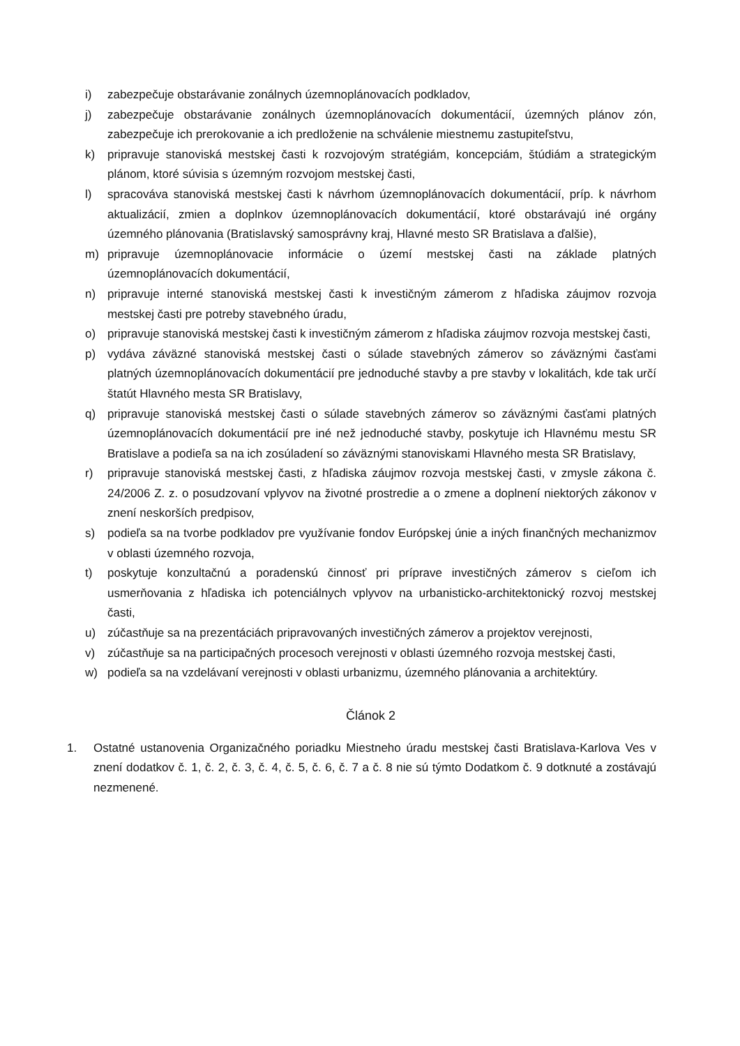i) zabezpečuje obstarávanie zonálnych územnoplánovacích podkladov,
j) zabezpečuje obstarávanie zonálnych územnoplánovacích dokumentácií, územných plánov zón, zabezpečuje ich prerokovanie a ich predloženie na schválenie miestnemu zastupiteľstvu,
k) pripravuje stanoviská mestskej časti k rozvojovým stratégiám, koncepciám, štúdiám a strategickým plánom, ktoré súvisia s územným rozvojom mestskej časti,
l) spracováva stanoviská mestskej časti k návrhom územnoplánovacích dokumentácií, príp. k návrhom aktualizácií, zmien a doplnkov územnoplánovacích dokumentácií, ktoré obstarávajú iné orgány územného plánovania (Bratislavský samosprávny kraj, Hlavné mesto SR Bratislava a ďalšie),
m) pripravuje územnoplánovacie informácie o území mestskej časti na základe platných územnoplánovacích dokumentácií,
n) pripravuje interné stanoviská mestskej časti k investičným zámerom z hľadiska záujmov rozvoja mestskej časti pre potreby stavebného úradu,
o) pripravuje stanoviská mestskej časti k investičným zámerom z hľadiska záujmov rozvoja mestskej časti,
p) vydáva záväzné stanoviská mestskej časti o súlade stavebných zámerov so záväznými časťami platných územnoplánovacích dokumentácií pre jednoduché stavby a pre stavby v lokalitách, kde tak určí štatút Hlavného mesta SR Bratislavy,
q) pripravuje stanoviská mestskej časti o súlade stavebných zámerov so záväznými časťami platných územnoplánovacích dokumentácií pre iné než jednoduché stavby, poskytuje ich Hlavnému mestu SR Bratislave a podieľa sa na ich zosúladení so záväznými stanoviskami Hlavného mesta SR Bratislavy,
r) pripravuje stanoviská mestskej časti, z hľadiska záujmov rozvoja mestskej časti, v zmysle zákona č. 24/2006 Z. z. o posudzovaní vplyvov na životné prostredie a o zmene a doplnení niektorých zákonov v znení neskorších predpisov,
s) podieľa sa na tvorbe podkladov pre využívanie fondov Európskej únie a iných finančných mechanizmov v oblasti územného rozvoja,
t) poskytuje konzultačnú a poradenskú činnosť pri príprave investičných zámerov s cieľom ich usmerňovania z hľadiska ich potenciálnych vplyvov na urbanisticko-architektonický rozvoj mestskej časti,
u) zúčastňuje sa na prezentáciách pripravovaných investičných zámerov a projektov verejnosti,
v) zúčastňuje sa na participačných procesoch verejnosti v oblasti územného rozvoja mestskej časti,
w) podieľa sa na vzdelávaní verejnosti v oblasti urbanizmu, územného plánovania a architektúry.
Článok 2
1. Ostatné ustanovenia Organizačného poriadku Miestneho úradu mestskej časti Bratislava-Karlova Ves v znení dodatkov č. 1, č. 2, č. 3, č. 4, č. 5, č. 6, č. 7 a č. 8 nie sú týmto Dodatkom č. 9 dotknuté a zostávajú nezmenené.